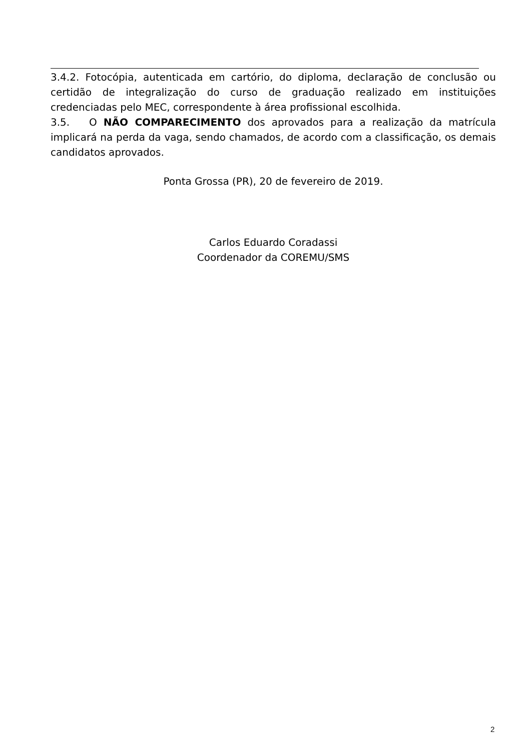3.4.2. Fotocópia, autenticada em cartório, do diploma, declaração de conclusão ou certidão de integralização do curso de graduação realizado em instituições credenciadas pelo MEC, correspondente à área profissional escolhida.
3.5. O NÃO COMPARECIMENTO dos aprovados para a realização da matrícula implicará na perda da vaga, sendo chamados, de acordo com a classificação, os demais candidatos aprovados.
Ponta Grossa (PR), 20 de fevereiro de 2019.
Carlos Eduardo Coradassi
Coordenador da COREMU/SMS
2